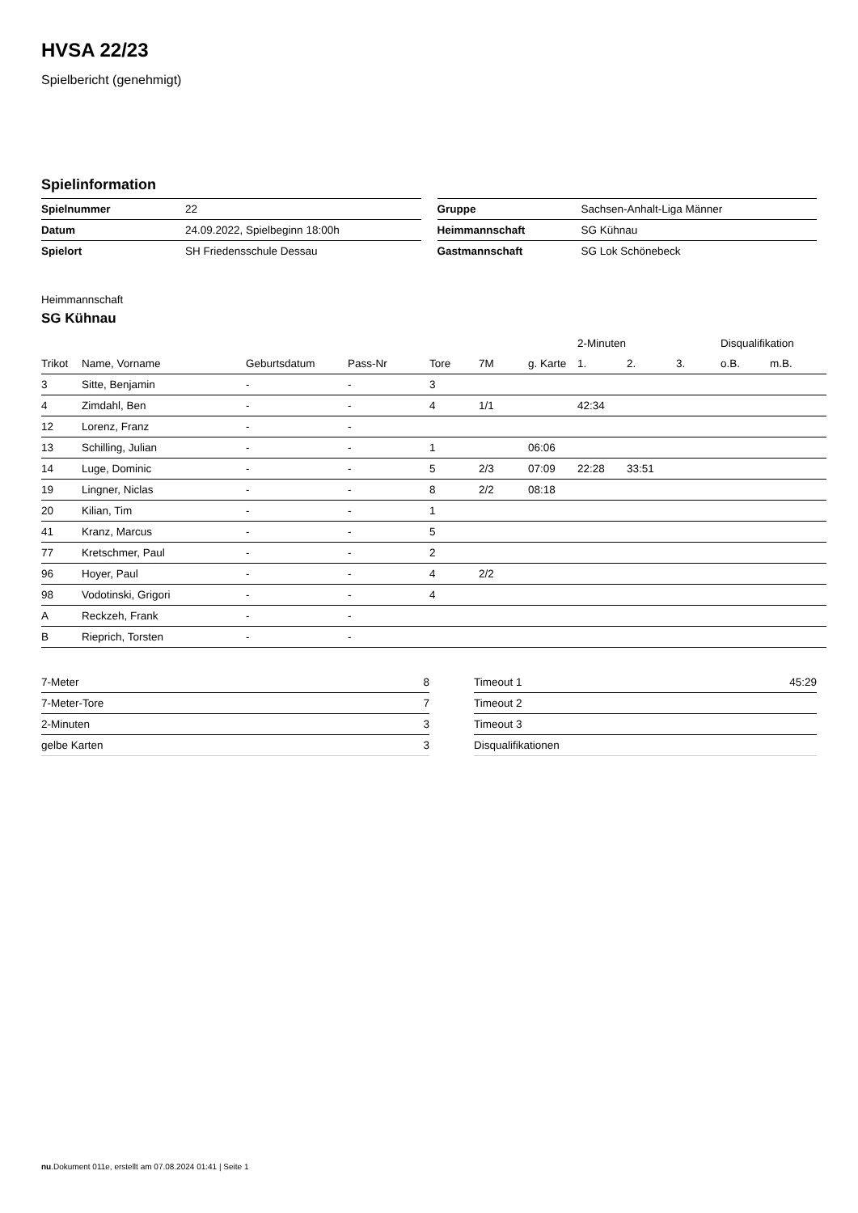HVSA 22/23
Spielbericht (genehmigt)
Spielinformation
| Spielnummer | 22 |
| Datum | 24.09.2022, Spielbeginn 18:00h |
| Spielort | SH Friedensschule Dessau |
| Gruppe | Sachsen-Anhalt-Liga Männer |
| Heimmannschaft | SG Kühnau |
| Gastmannschaft | SG Lok Schönebeck |
Heimmannschaft
SG Kühnau
| | | | | | | | 2-Minuten | | | Disqualifikation | |
| --- | --- | --- | --- | --- | --- | --- | --- | --- | --- | --- | --- |
| Trikot | Name, Vorname | Geburtsdatum | Pass-Nr | Tore | 7M | g. Karte | 1. | 2. | 3. | o.B. | m.B. |
| 3 | Sitte, Benjamin | - | - | 3 | | | | | | | |
| 4 | Zimdahl, Ben | - | - | 4 | 1/1 | | 42:34 | | | | |
| 12 | Lorenz, Franz | - | - | | | | | | | | |
| 13 | Schilling, Julian | - | - | 1 | | 06:06 | | | | | |
| 14 | Luge, Dominic | - | - | 5 | 2/3 | 07:09 | 22:28 | 33:51 | | | |
| 19 | Lingner, Niclas | - | - | 8 | 2/2 | 08:18 | | | | | |
| 20 | Kilian, Tim | - | - | 1 | | | | | | | |
| 41 | Kranz, Marcus | - | - | 5 | | | | | | | |
| 77 | Kretschmer, Paul | - | - | 2 | | | | | | | |
| 96 | Hoyer, Paul | - | - | 4 | 2/2 | | | | | | |
| 98 | Vodotinski, Grigori | - | - | 4 | | | | | | | |
| A | Reckzeh, Frank | - | - | | | | | | | | |
| B | Rieprich, Torsten | - | - | | | | | | | | |
| 7-Meter | 8 |
| 7-Meter-Tore | 7 |
| 2-Minuten | 3 |
| gelbe Karten | 3 |
| Timeout 1 | 45:29 |
| Timeout 2 | |
| Timeout 3 | |
| Disqualifikationen | |
nu.Dokument 011e, erstellt am 07.08.2024 01:41 | Seite 1